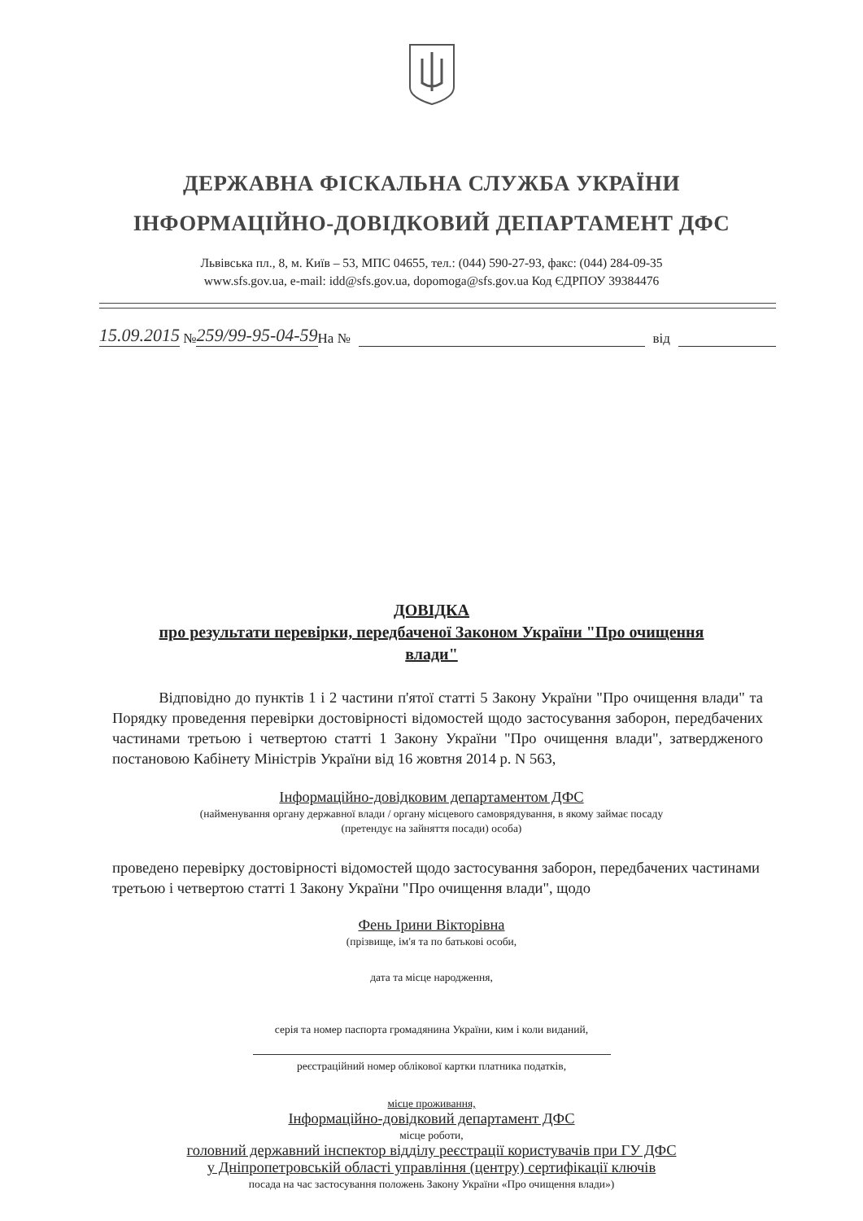ДЕРЖАВНА ФІСКАЛЬНА СЛУЖБА УКРАЇНИ
ІНФОРМАЦІЙНО-ДОВІДКОВИЙ ДЕПАРТАМЕНТ ДФС
Львівська пл., 8, м. Київ – 53, МПС 04655, тел.: (044) 590-27-93, факс: (044) 284-09-35
www.sfs.gov.ua, e-mail: idd@sfs.gov.ua, dopomoga@sfs.gov.ua Код ЄДРПОУ 39384476
15.09.2015 № 259/99-95-04-59 На № від
ДОВІДКА
про результати перевірки, передбаченої Законом України "Про очищення
влади"
Відповідно до пунктів 1 і 2 частини п'ятої статті 5 Закону України "Про очищення влади" та Порядку проведення перевірки достовірності відомостей щодо застосування заборон, передбачених частинами третьою і четвертою статті 1 Закону України "Про очищення влади", затвердженого постановою Кабінету Міністрів України від 16 жовтня 2014 р. N 563,
Інформаційно-довідковим департаментом ДФС
(найменування органу державної влади / органу місцевого самоврядування, в якому займає посаду
(претендує на зайняття посади) особа)
проведено перевірку достовірності відомостей щодо застосування заборон, передбачених частинами третьою і четвертою статті 1 Закону України "Про очищення влади", щодо
Фень Ірини Вікторівна
(прізвище, ім'я та по батькові особи,
дата та місце народження,
серія та номер паспорта громадянина України, ким і коли виданий,
реєстраційний номер облікової картки платника податків,
місце проживання,
Інформаційно-довідковий департамент ДФС
місце роботи,
головний державний інспектор відділу реєстрації користувачів при ГУ ДФС
у Дніпропетровській області управління (центру) сертифікації ключів
посада на час застосування положень Закону України «Про очищення влади»)